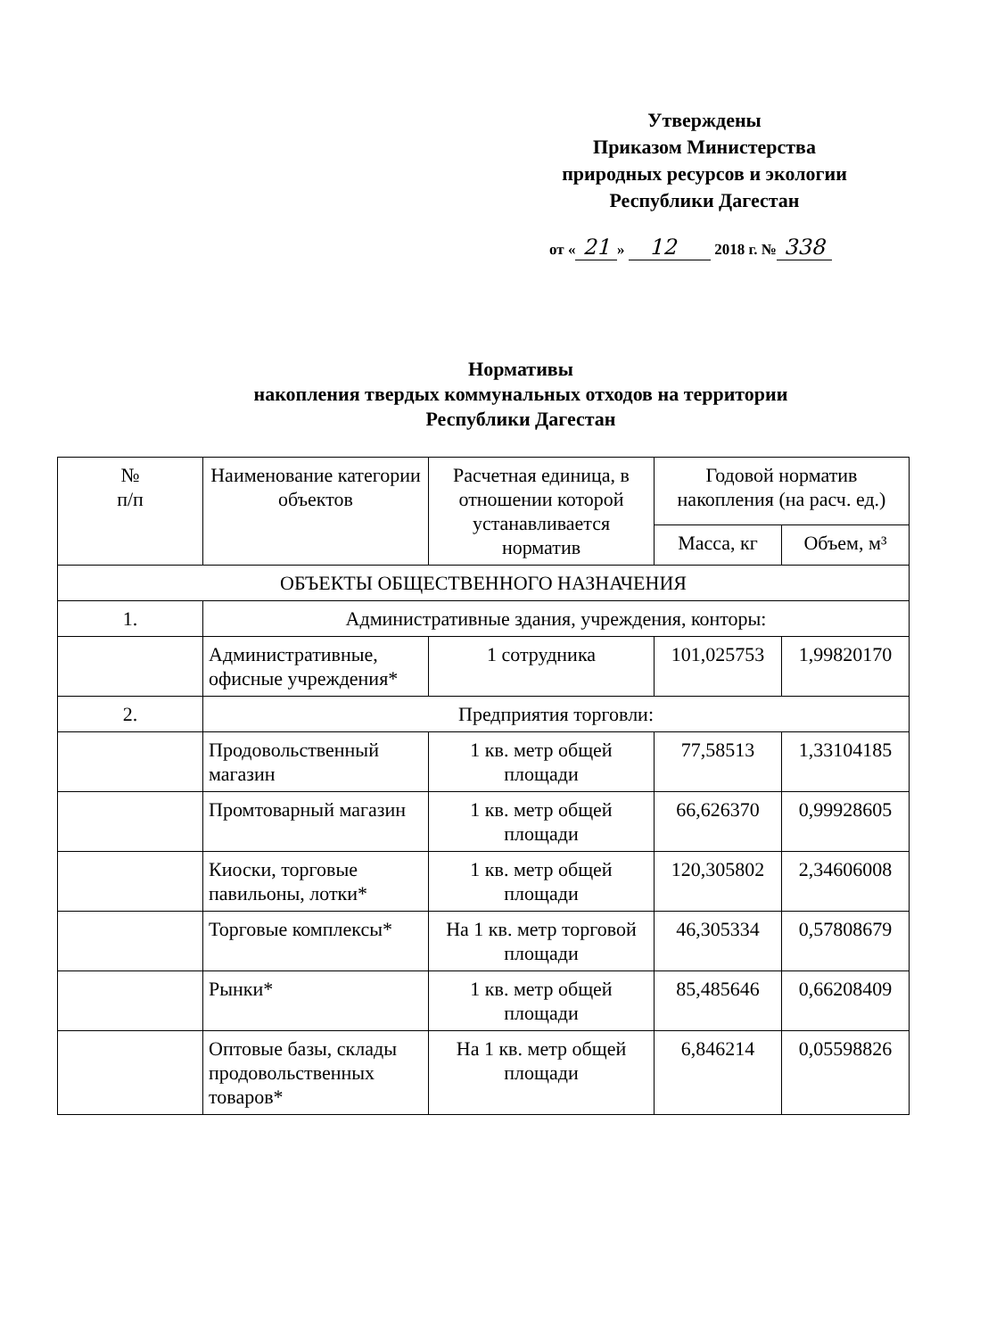Утверждены
Приказом Министерства
природных ресурсов и экологии
Республики Дагестан
от « 21 » 12 2018 г. № 338
Нормативы
накопления твердых коммунальных отходов на территории
Республики Дагестан
| № п/п | Наименование категории объектов | Расчетная единица, в отношении которой устанавливается норматив | Годовой норматив накопления (на расч. ед.) | |
| --- | --- | --- | --- | --- |
| | | | Масса, кг | Объем, м³ |
| ОБЪЕКТЫ ОБЩЕСТВЕННОГО НАЗНАЧЕНИЯ | | | | |
| 1. | Административные здания, учреждения, конторы: | | | |
| | Административные, офисные учреждения* | 1 сотрудника | 101,025753 | 1,99820170 |
| 2. | Предприятия торговли: | | | |
| | Продовольственный магазин | 1 кв. метр общей площади | 77,58513 | 1,33104185 |
| | Промтоварный магазин | 1 кв. метр общей площади | 66,626370 | 0,99928605 |
| | Киоски, торговые павильоны, лотки* | 1 кв. метр общей площади | 120,305802 | 2,34606008 |
| | Торговые комплексы* | На 1 кв. метр торговой площади | 46,305334 | 0,57808679 |
| | Рынки* | 1 кв. метр общей площади | 85,485646 | 0,66208409 |
| | Оптовые базы, склады продовольственных товаров* | На 1 кв. метр общей площади | 6,846214 | 0,05598826 |